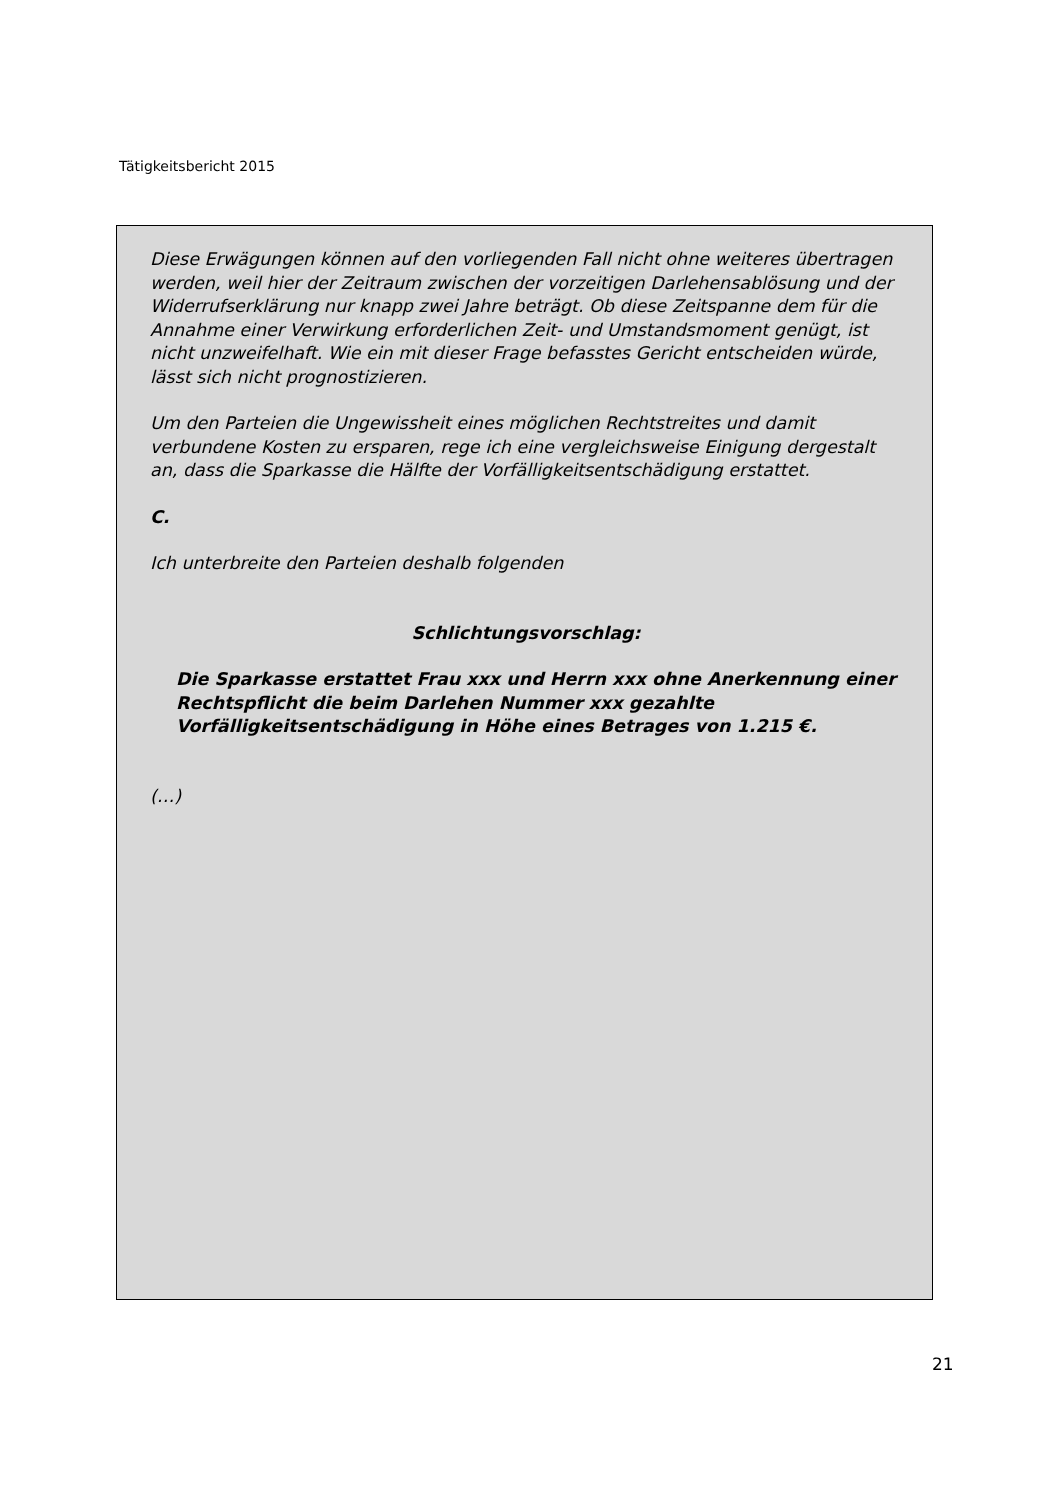Tätigkeitsbericht 2015
Diese Erwägungen können auf den vorliegenden Fall nicht ohne weiteres übertragen werden, weil hier der Zeitraum zwischen der vorzeitigen Darlehensablösung und der Widerrufserklärung nur knapp zwei Jahre beträgt. Ob diese Zeitspanne dem für die Annahme einer Verwirkung erforderlichen Zeit- und Umstandsmoment genügt, ist nicht unzweifelhaft. Wie ein mit dieser Frage befasstes Gericht entscheiden würde, lässt sich nicht prognostizieren.
Um den Parteien die Ungewissheit eines möglichen Rechtstreites und damit verbundene Kosten zu ersparen, rege ich eine vergleichsweise Einigung dergestalt an, dass die Sparkasse die Hälfte der Vorfälligkeitsentschädigung erstattet.
C.
Ich unterbreite den Parteien deshalb folgenden
Schlichtungsvorschlag:
Die Sparkasse erstattet Frau xxx und Herrn xxx ohne Anerkennung einer Rechtspflicht die beim Darlehen Nummer xxx gezahlte Vorfälligkeitsentschädigung in Höhe eines Betrages von 1.215 €.
(…)
21